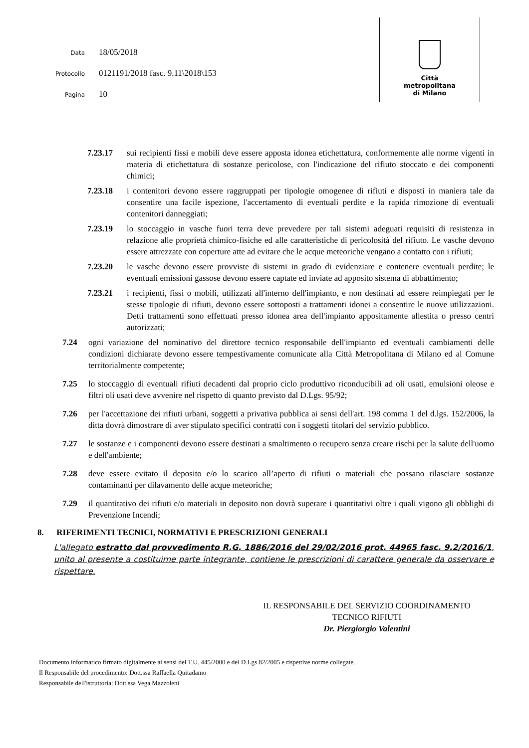Data 18/05/2018
Protocollo 0121191/2018 fasc. 9.11\2018\153
Pagina 10
Città
metropolitana
di Milano
7.23.17 sui recipienti fissi e mobili deve essere apposta idonea etichettatura, conformemente alle norme vigenti in materia di etichettatura di sostanze pericolose, con l'indicazione del rifiuto stoccato e dei componenti chimici;
7.23.18 i contenitori devono essere raggruppati per tipologie omogenee di rifiuti e disposti in maniera tale da consentire una facile ispezione, l'accertamento di eventuali perdite e la rapida rimozione di eventuali contenitori danneggiati;
7.23.19 lo stoccaggio in vasche fuori terra deve prevedere per tali sistemi adeguati requisiti di resistenza in relazione alle proprietà chimico-fisiche ed alle caratteristiche di pericolosità del rifiuto. Le vasche devono essere attrezzate con coperture atte ad evitare che le acque meteoriche vengano a contatto con i rifiuti;
7.23.20 le vasche devono essere provviste di sistemi in grado di evidenziare e contenere eventuali perdite; le eventuali emissioni gassose devono essere captate ed inviate ad apposito sistema di abbattimento;
7.23.21 i recipienti, fissi o mobili, utilizzati all'interno dell'impianto, e non destinati ad essere reimpiegati per le stesse tipologie di rifiuti, devono essere sottoposti a trattamenti idonei a consentire le nuove utilizzazioni. Detti trattamenti sono effettuati presso idonea area dell'impianto appositamente allestita o presso centri autorizzati;
7.24 ogni variazione del nominativo del direttore tecnico responsabile dell'impianto ed eventuali cambiamenti delle condizioni dichiarate devono essere tempestivamente comunicate alla Città Metropolitana di Milano ed al Comune territorialmente competente;
7.25 lo stoccaggio di eventuali rifiuti decadenti dal proprio ciclo produttivo riconducibili ad oli usati, emulsioni oleose e filtri oli usati deve avvenire nel rispetto di quanto previsto dal D.Lgs. 95/92;
7.26 per l'accettazione dei rifiuti urbani, soggetti a privativa pubblica ai sensi dell'art. 198 comma 1 del d.lgs. 152/2006, la ditta dovrà dimostrare di aver stipulato specifici contratti con i soggetti titolari del servizio pubblico.
7.27 le sostanze e i componenti devono essere destinati a smaltimento o recupero senza creare rischi per la salute dell'uomo e dell'ambiente;
7.28 deve essere evitato il deposito e/o lo scarico all’aperto di rifiuti o materiali che possano rilasciare sostanze contaminanti per dilavamento delle acque meteoriche;
7.29 il quantitativo dei rifiuti e/o materiali in deposito non dovrà superare i quantitativi oltre i quali vigono gli obblighi di Prevenzione Incendi;
8. RIFERIMENTI TECNICI, NORMATIVI E PRESCRIZIONI GENERALI
L'allegato estratto dal provvedimento R.G. 1886/2016 del 29/02/2016 prot. 44965 fasc. 9.2/2016/1, unito al presente a costituirne parte integrante, contiene le prescrizioni di carattere generale da osservare e rispettare.
IL RESPONSABILE DEL SERVIZIO COORDINAMENTO
TECNICO RIFIUTI
Dr. Piergiorgio Valentini
Documento informatico firmato digitalmente ai sensi del T.U. 445/2000 e del D.Lgs 82/2005 e rispettive norme collegate.
Il Responsabile del procedimento: Dott.ssa Raffaella Quitadamo
Responsabile dell'istruttoria: Dott.ssa Vega Mazzoleni